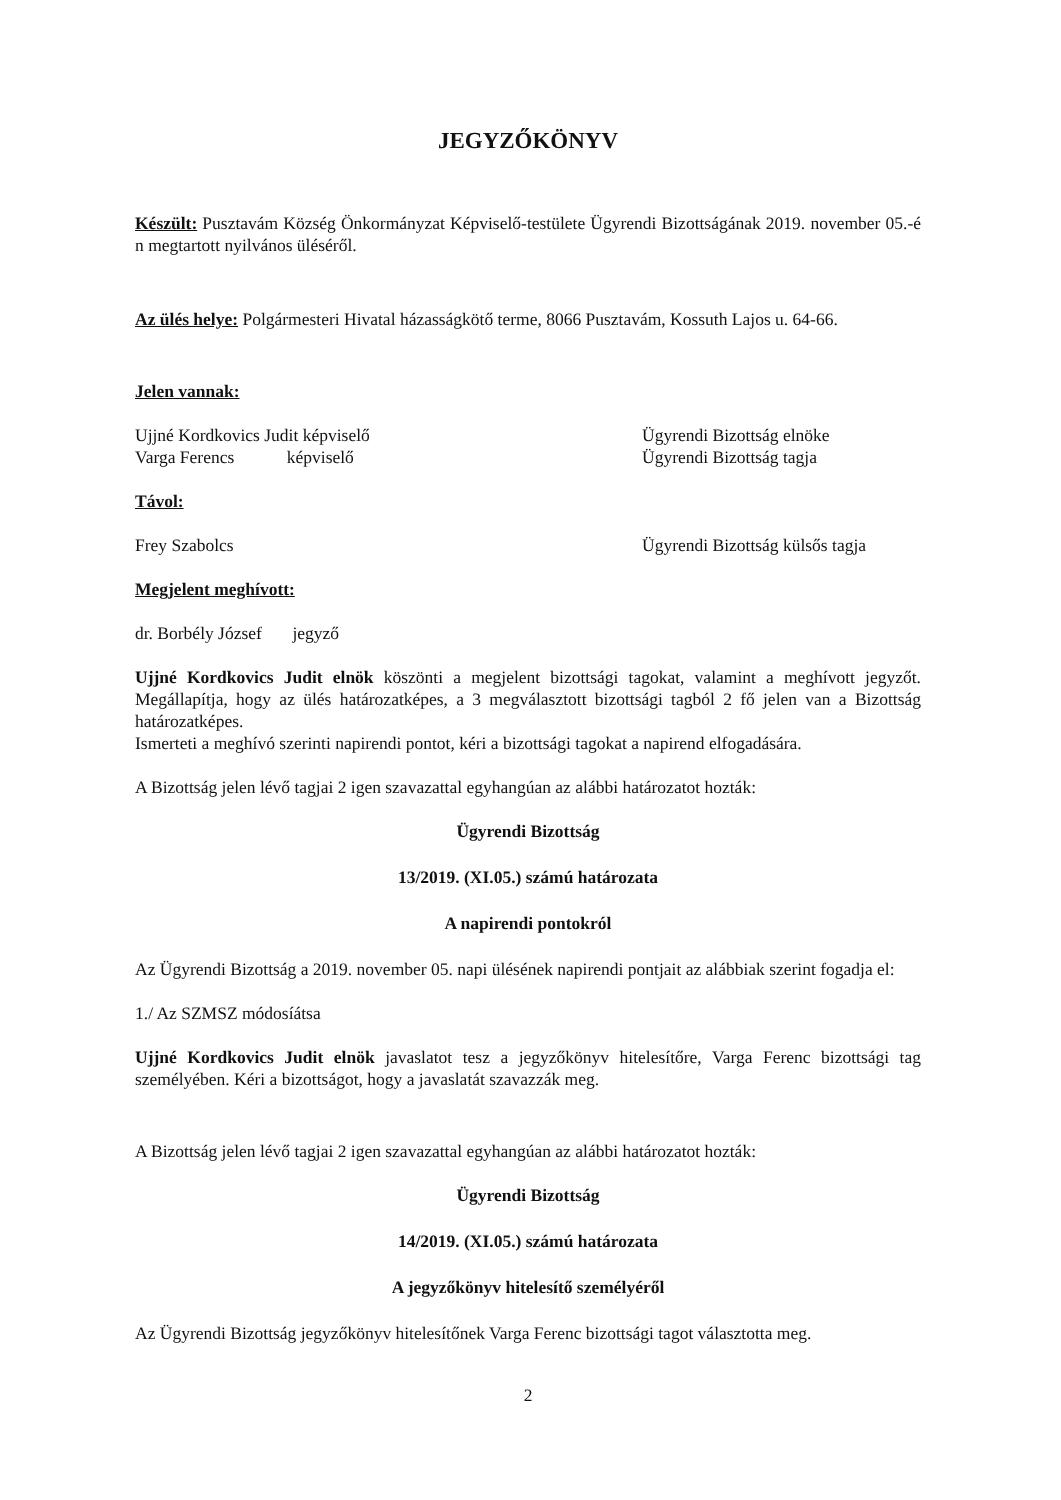JEGYZŐKÖNYV
Készült: Pusztavám Község Önkormányzat Képviselő-testülete Ügyrendi Bizottságának 2019. november 05.-é n megtartott nyilvános üléséről.
Az ülés helye: Polgármesteri Hivatal házasságkötő terme, 8066 Pusztavám, Kossuth Lajos u. 64-66.
Jelen vannak:
Ujjné Kordkovics Judit képviselő Ügyrendi Bizottság elnöke
Varga Ferencs képviselő Ügyrendi Bizottság tagja
Távol:
Frey Szabolcs Ügyrendi Bizottság külsős tagja
Megjelent meghívott:
dr. Borbély József jegyző
Ujjné Kordkovics Judit elnök köszönti a megjelent bizottsági tagokat, valamint a meghívott jegyzőt. Megállapítja, hogy az ülés határozatképes, a 3 megválasztott bizottsági tagból 2 fő jelen van a Bizottság határozatképes.
Ismerteti a meghívó szerinti napirendi pontot, kéri a bizottsági tagokat a napirend elfogadására.
A Bizottság jelen lévő tagjai 2 igen szavazattal egyhangúan az alábbi határozatot hozták:
Ügyrendi Bizottság
13/2019. (XI.05.) számú határozata
A napirendi pontokról
Az Ügyrendi Bizottság a 2019. november 05. napi ülésének napirendi pontjait az alábbiak szerint fogadja el:
1./ Az SZMSZ módosíátsa
Ujjné Kordkovics Judit elnök javaslatot tesz a jegyzőkönyv hitelesítőre, Varga Ferenc bizottsági tag személyében. Kéri a bizottságot, hogy a javaslatát szavazzák meg.
A Bizottság jelen lévő tagjai 2 igen szavazattal egyhangúan az alábbi határozatot hozták:
Ügyrendi Bizottság
14/2019. (XI.05.) számú határozata
A jegyzőkönyv hitelesítő személyéről
Az Ügyrendi Bizottság jegyzőkönyv hitelesítőnek Varga Ferenc bizottsági tagot választotta meg.
2